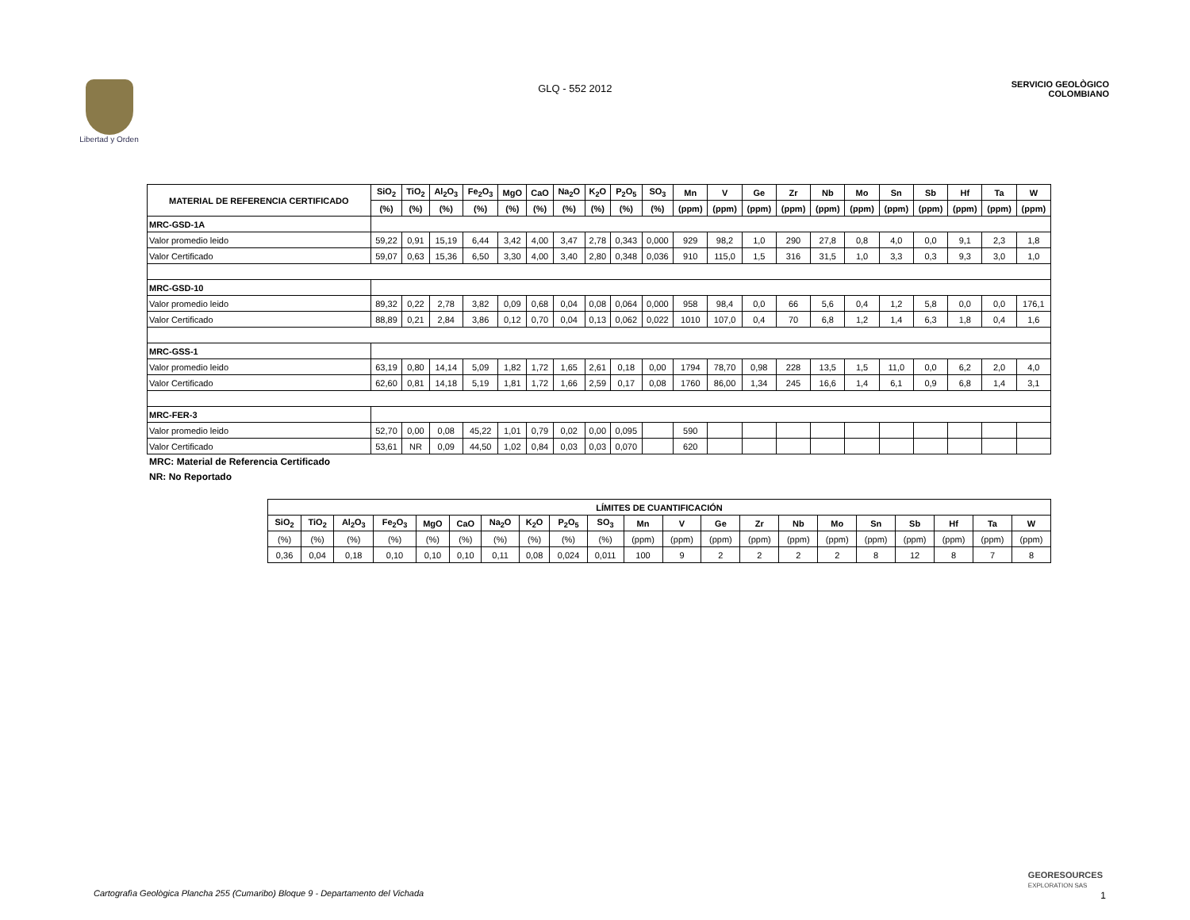Libertad y Orden
GLQ - 552 2012
SERVICIO GEOLÒGICO
COLOMBIANO
| MATERIAL DE REFERENCIA CERTIFICADO | SiO<sub>2</sub> | TiO<sub>2</sub> | Al<sub>2</sub>O<sub>3</sub> | Fe<sub>2</sub>O<sub>3</sub> | MgO | CaO | Na<sub>2</sub>O | K<sub>2</sub>O | P<sub>2</sub>O<sub>5</sub> | SO<sub>3</sub> | Mn | V | Ge | Zr | Nb | Mo | Sn | Sb | Hf | Ta | W |
| --- | --- | --- | --- | --- | --- | --- | --- | --- | --- | --- | --- | --- | --- | --- | --- | --- | --- | --- | --- | --- | --- |
| | (%) | (%) | (%) | (%) | (%) | (%) | (%) | (%) | (%) | (%) | (ppm) | (ppm) | (ppm) | (ppm) | (ppm) | (ppm) | (ppm) | (ppm) | (ppm) | (ppm) | (ppm) |
| MRC-GSD-1A | | | | | | | | | | | | | | | | | | | | | |
| Valor promedio leido | 59,22 | 0,91 | 15,19 | 6,44 | 3,42 | 4,00 | 3,47 | 2,78 | 0,343 | 0,000 | 929 | 98,2 | 1,0 | 290 | 27,8 | 0,8 | 4,0 | 0,0 | 9,1 | 2,3 | 1,8 |
| Valor Certificado | 59,07 | 0,63 | 15,36 | 6,50 | 3,30 | 4,00 | 3,40 | 2,80 | 0,348 | 0,036 | 910 | 115,0 | 1,5 | 316 | 31,5 | 1,0 | 3,3 | 0,3 | 9,3 | 3,0 | 1,0 |
| MRC-GSD-10 | | | | | | | | | | | | | | | | | | | | | |
| Valor promedio leido | 89,32 | 0,22 | 2,78 | 3,82 | 0,09 | 0,68 | 0,04 | 0,08 | 0,064 | 0,000 | 958 | 98,4 | 0,0 | 66 | 5,6 | 0,4 | 1,2 | 5,8 | 0,0 | 0,0 | 176,1 |
| Valor Certificado | 88,89 | 0,21 | 2,84 | 3,86 | 0,12 | 0,70 | 0,04 | 0,13 | 0,062 | 0,022 | 1010 | 107,0 | 0,4 | 70 | 6,8 | 1,2 | 1,4 | 6,3 | 1,8 | 0,4 | 1,6 |
| MRC-GSS-1 | | | | | | | | | | | | | | | | | | | | | |
| Valor promedio leido | 63,19 | 0,80 | 14,14 | 5,09 | 1,82 | 1,72 | 1,65 | 2,61 | 0,18 | 0,00 | 1794 | 78,70 | 0,98 | 228 | 13,5 | 1,5 | 11,0 | 0,0 | 6,2 | 2,0 | 4,0 |
| Valor Certificado | 62,60 | 0,81 | 14,18 | 5,19 | 1,81 | 1,72 | 1,66 | 2,59 | 0,17 | 0,08 | 1760 | 86,00 | 1,34 | 245 | 16,6 | 1,4 | 6,1 | 0,9 | 6,8 | 1,4 | 3,1 |
| MRC-FER-3 | | | | | | | | | | | | | | | | | | | | | |
| Valor promedio leido | 52,70 | 0,00 | 0,08 | 45,22 | 1,01 | 0,79 | 0,02 | 0,00 | 0,095 | | 590 | | | | | | | | | | |
| Valor Certificado | 53,61 | NR | 0,09 | 44,50 | 1,02 | 0,84 | 0,03 | 0,03 | 0,070 | | 620 | | | | | | | | | | |
MRC: Material de Referencia Certificado
NR: No Reportado
| LÍMITES DE CUANTIFICACIÓN | | | | | | | | | | | | | | | | | | | | |
| --- | --- | --- | --- | --- | --- | --- | --- | --- | --- | --- | --- | --- | --- | --- | --- | --- | --- | --- | --- | --- |
| SiO<sub>2</sub> | TiO<sub>2</sub> | Al<sub>2</sub>O<sub>3</sub> | Fe<sub>2</sub>O<sub>3</sub> | MgO | CaO | Na<sub>2</sub>O | K<sub>2</sub>O | P<sub>2</sub>O<sub>5</sub> | SO<sub>3</sub> | Mn | V | Ge | Zr | Nb | Mo | Sn | Sb | Hf | Ta | W |
| (%) | (%) | (%) | (%) | (%) | (%) | (%) | (%) | (%) | (%) | (ppm) | (ppm) | (ppm) | (ppm) | (ppm) | (ppm) | (ppm) | (ppm) | (ppm) | (ppm) | (ppm) |
| 0,36 | 0,04 | 0,18 | 0,10 | 0,10 | 0,10 | 0,11 | 0,08 | 0,024 | 0,011 | 100 | 9 | 2 | 2 | 2 | 2 | 8 | 12 | 8 | 7 | 8 |
Cartografìa Geològica Plancha 255 (Cumaribo) Bloque 9 - Departamento del Vichada
GEORESOURCES
EXPLORATION SAS
1